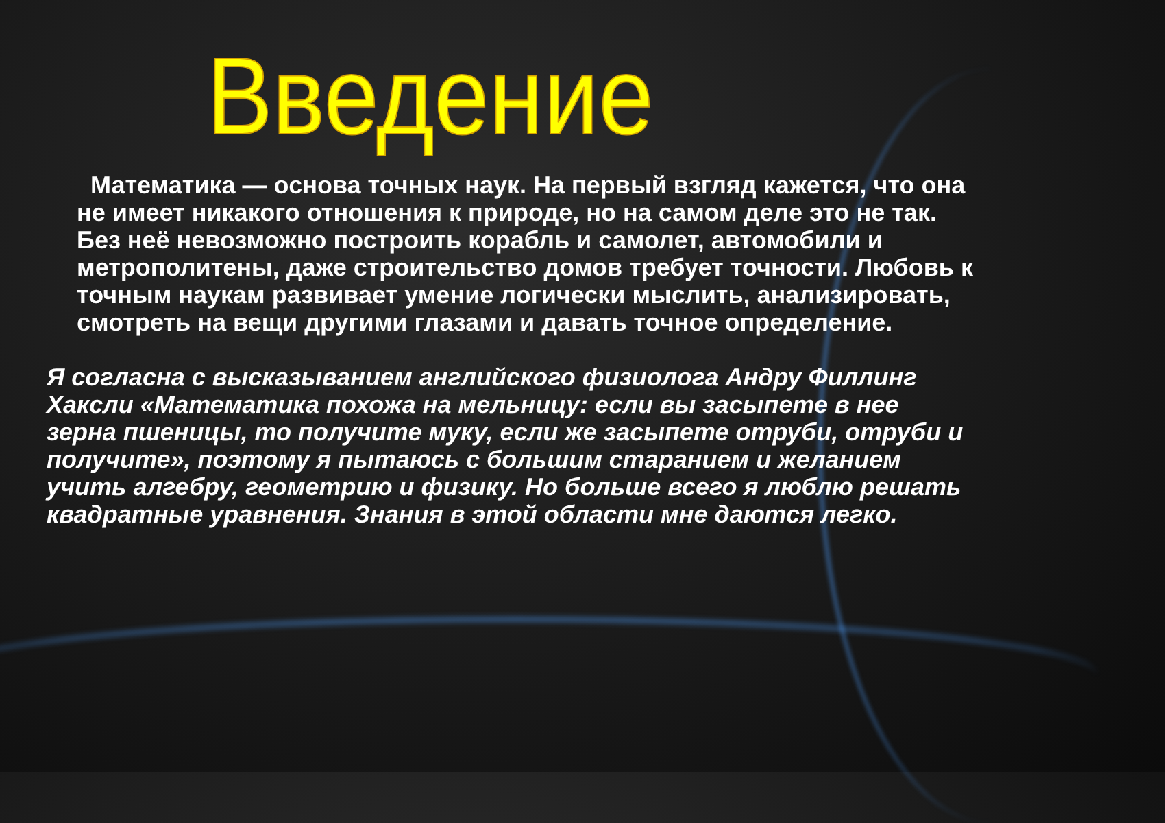Введение
Математика — основа точных наук. На первый взгляд кажется, что она не имеет никакого отношения к природе, но на самом деле это не так. Без неё невозможно построить корабль и самолет, автомобили и метрополитены, даже строительство домов требует точности. Любовь к точным наукам развивает умение логически мыслить, анализировать, смотреть на вещи другими глазами и давать точное определение.
Я согласна с высказыванием английского физиолога Андру Филлинг Хаксли «Математика похожа на мельницу: если вы засыпете в нее зерна пшеницы, то получите муку, если же засыпете отруби, отруби и получите», поэтому я пытаюсь с большим старанием и желанием учить алгебру, геометрию и физику. Но больше всего я люблю решать квадратные уравнения. Знания в этой области мне даются легко.